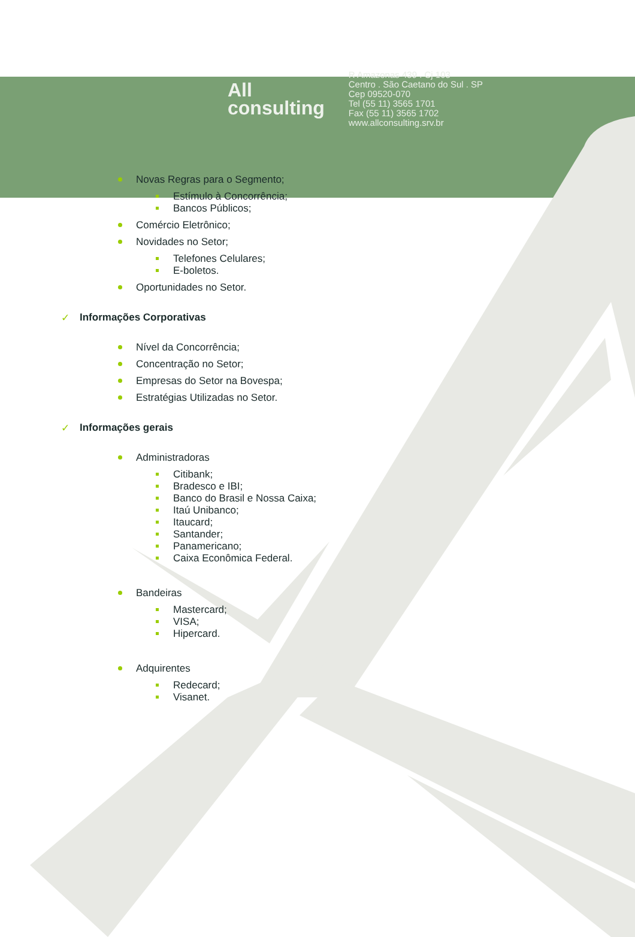All
consulting
R Amazonas 439 . Cj 103
Centro . São Caetano do Sul . SP
Cep 09520-070
Tel (55 11) 3565 1701
Fax (55 11) 3565 1702
www.allconsulting.srv.br
Novas Regras para o Segmento;
Estímulo à Concorrência;
Bancos Públicos;
Comércio Eletrônico;
Novidades no Setor;
Telefones Celulares;
E-boletos.
Oportunidades no Setor.
✓ Informações Corporativas
Nível da Concorrência;
Concentração no Setor;
Empresas do Setor na Bovespa;
Estratégias Utilizadas no Setor.
✓ Informações gerais
Administradoras
Citibank;
Bradesco e IBI;
Banco do Brasil e Nossa Caixa;
Itaú Unibanco;
Itaucard;
Santander;
Panamericano;
Caixa Econômica Federal.
Bandeiras
Mastercard;
VISA;
Hipercard.
Adquirentes
Redecard;
Visanet.